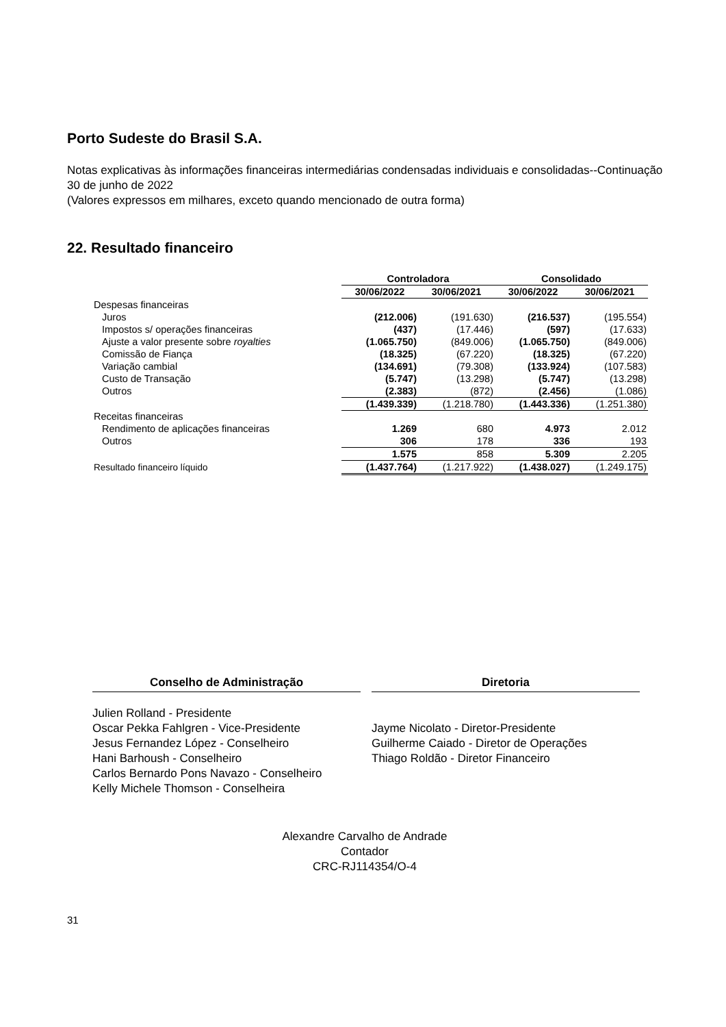Porto Sudeste do Brasil S.A.
Notas explicativas às informações financeiras intermediárias condensadas individuais e consolidadas--Continuação
30 de junho de 2022
(Valores expressos em milhares, exceto quando mencionado de outra forma)
22. Resultado financeiro
| | Controladora | | Consolidado | |
| | 30/06/2022 | 30/06/2021 | 30/06/2022 | 30/06/2021 |
| Despesas financeiras | | | | |
| Juros | (212.006) | (191.630) | (216.537) | (195.554) |
| Impostos s/ operações financeiras | (437) | (17.446) | (597) | (17.633) |
| Ajuste a valor presente sobre royalties | (1.065.750) | (849.006) | (1.065.750) | (849.006) |
| Comissão de Fiança | (18.325) | (67.220) | (18.325) | (67.220) |
| Variação cambial | (134.691) | (79.308) | (133.924) | (107.583) |
| Custo de Transação | (5.747) | (13.298) | (5.747) | (13.298) |
| Outros | (2.383) | (872) | (2.456) | (1.086) |
| | (1.439.339) | (1.218.780) | (1.443.336) | (1.251.380) |
| Receitas financeiras | | | | |
| Rendimento de aplicações financeiras | 1.269 | 680 | 4.973 | 2.012 |
| Outros | 306 | 178 | 336 | 193 |
| | 1.575 | 858 | 5.309 | 2.205 |
| Resultado financeiro líquido | (1.437.764) | (1.217.922) | (1.438.027) | (1.249.175) |
Conselho de Administração
Julien Rolland - Presidente
Oscar Pekka Fahlgren - Vice-Presidente
Jesus Fernandez López - Conselheiro
Hani Barhoush - Conselheiro
Carlos Bernardo Pons Navazo - Conselheiro
Kelly Michele Thomson - Conselheira
Diretoria
Jayme Nicolato - Diretor-Presidente
Guilherme Caiado - Diretor de Operações
Thiago Roldão - Diretor Financeiro
Alexandre Carvalho de Andrade
Contador
CRC-RJ114354/O-4
31